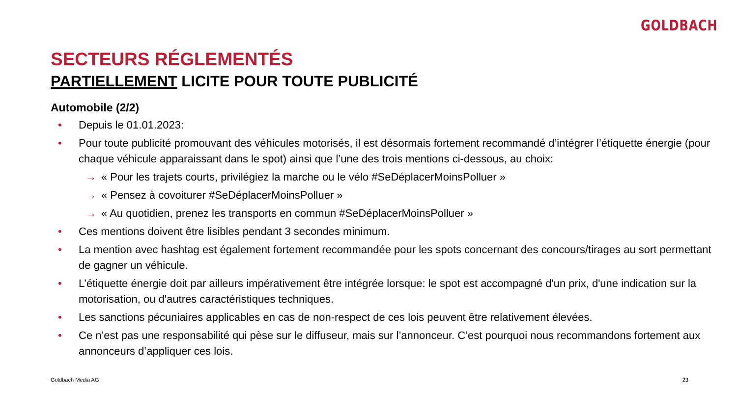GOLDBACH
SECTEURS RÉGLEMENTÉS
PARTIELLEMENT LICITE POUR TOUTE PUBLICITÉ
Automobile (2/2)
• Depuis le 01.01.2023:
• Pour toute publicité promouvant des véhicules motorisés, il est désormais fortement recommandé d’intégrer l’étiquette énergie (pour chaque véhicule apparaissant dans le spot) ainsi que l’une des trois mentions ci-dessous, au choix:
→ « Pour les trajets courts, privilégiez la marche ou le vélo #SeDéplacerMoinsPolluer »
→ « Pensez à covoiturer #SeDéplacerMoinsPolluer »
→ « Au quotidien, prenez les transports en commun #SeDéplacerMoinsPolluer »
• Ces mentions doivent être lisibles pendant 3 secondes minimum.
• La mention avec hashtag est également fortement recommandée pour les spots concernant des concours/tirages au sort permettant de gagner un véhicule.
• L’étiquette énergie doit par ailleurs impérativement être intégrée lorsque: le spot est accompagné d'un prix, d'une indication sur la motorisation, ou d'autres caractéristiques techniques.
• Les sanctions pécuniaires applicables en cas de non-respect de ces lois peuvent être relativement élevées.
• Ce n’est pas une responsabilité qui pèse sur le diffuseur, mais sur l’annonceur. C’est pourquoi nous recommandons fortement aux annonceurs d’appliquer ces lois.
Goldbach Media AG 23